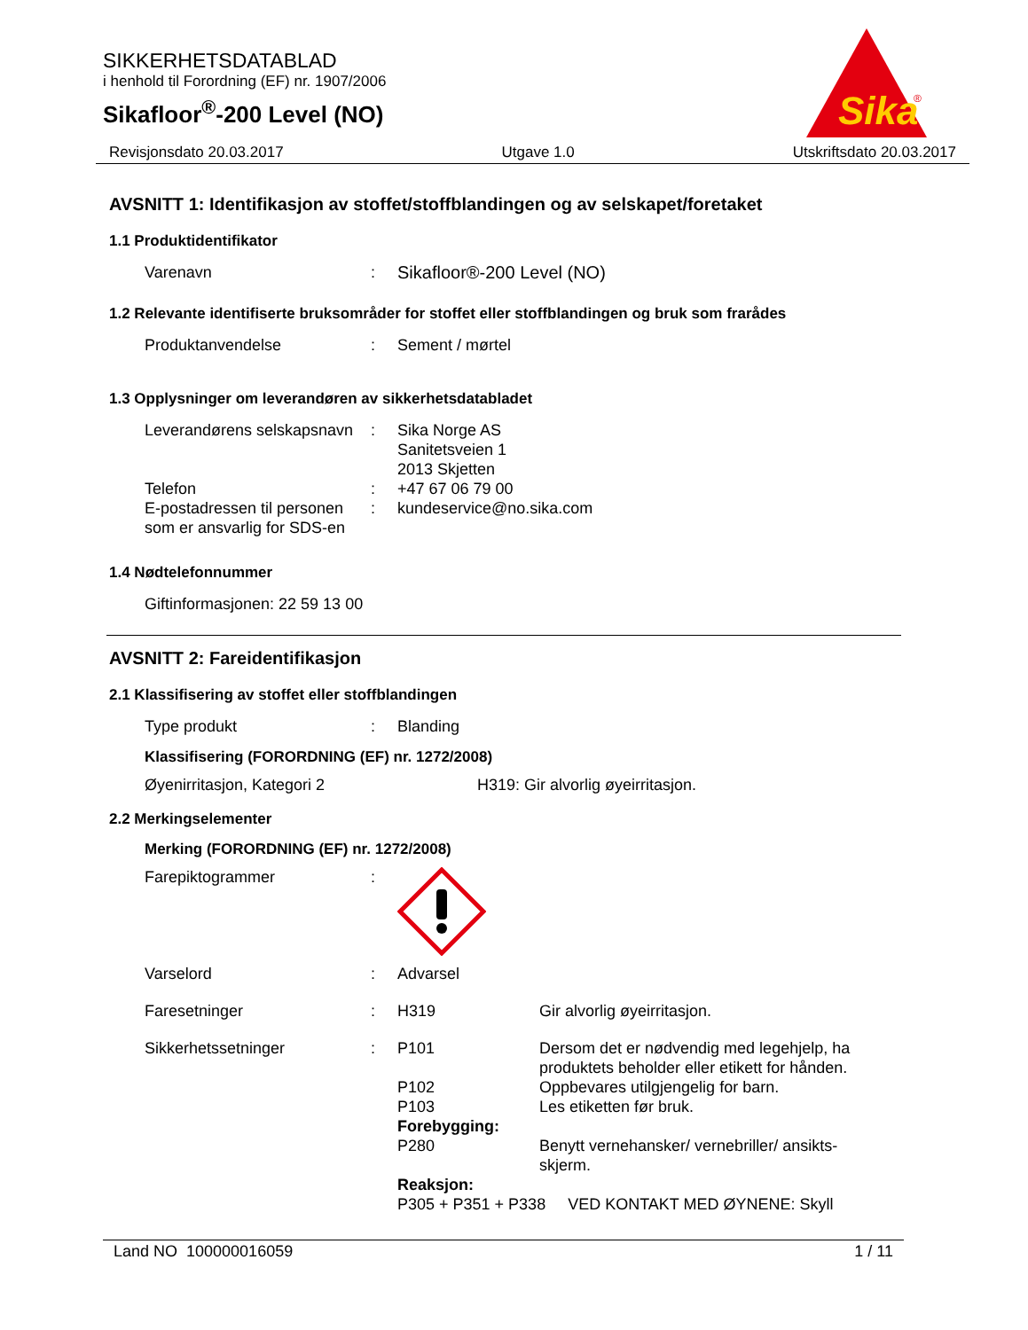SIKKERHETSDATABLAD
i henhold til Forordning (EF) nr. 1907/2006
Sikafloor<sup>®</sup>-200 Level (NO)
Sika
®
Revisjonsdato 20.03.2017 Utgave 1.0 Utskriftsdato 20.03.2017
AVSNITT 1: Identifikasjon av stoffet/stoffblandingen og av selskapet/foretaket
1.1 Produktidentifikator
Varenavn : Sikafloor®-200 Level (NO)
1.2 Relevante identifiserte bruksområder for stoffet eller stoffblandingen og bruk som frarådes
Produktanvendelse : Sement / mørtel
1.3 Opplysninger om leverandøren av sikkerhetsdatabladet
Leverandørens selskapsnavn
: Sika Norge AS
Sanitetsveien 1
2013 Skjetten
Telefon : +47 67 06 79 00
E-postadressen til personen som er ansvarlig for SDS-en
: kundeservice@no.sika.com
1.4 Nødtelefonnummer
Giftinformasjonen: 22 59 13 00
AVSNITT 2: Fareidentifikasjon
2.1 Klassifisering av stoffet eller stoffblandingen
Type produkt : Blanding
Klassifisering (FORORDNING (EF) nr. 1272/2008)
Øyenirritasjon, Kategori 2 H319: Gir alvorlig øyeirritasjon.
2.2 Merkingselementer
Merking (FORORDNING (EF) nr. 1272/2008)
Farepiktogrammer :
Varselord : Advarsel
Faresetninger : H319 Gir alvorlig øyeirritasjon.
Sikkerhetssetninger : P101 Dersom det er nødvendig med legehjelp, ha produktets beholder eller etikett for hånden.
P102 Oppbevares utilgjengelig for barn.
P103 Les etiketten før bruk.
Forebygging:
P280 Benytt vernehansker/ vernebriller/ ansikts-skjerm.
Reaksjon:
P305 + P351 + P338 VED KONTAKT MED ØYNENE: Skyll
Land NO 100000016059 1 / 11